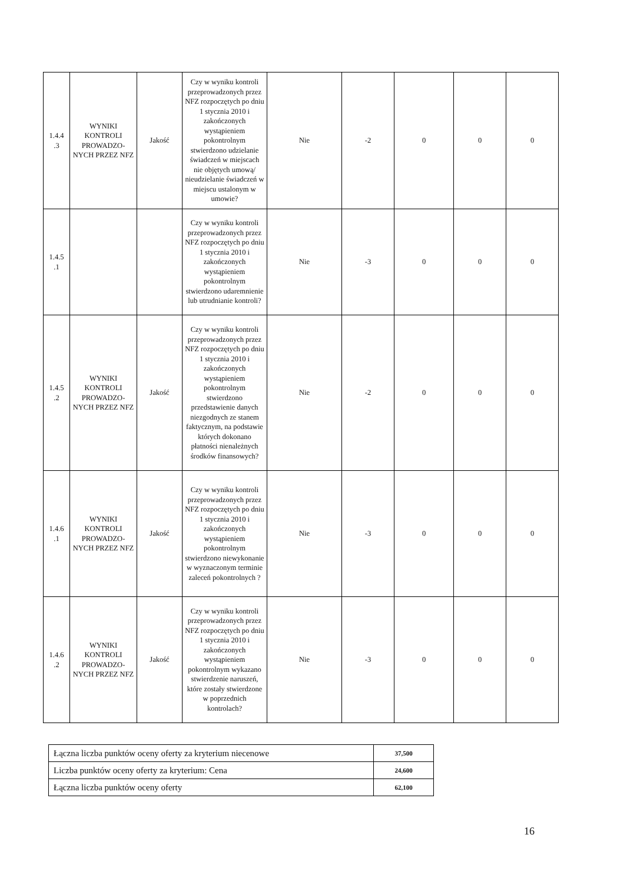| 1.4.4 .3 | WYNIKI KONTROLI PROWADZO-NYCH PRZEZ NFZ | Jakość | Czy w wyniku kontroli przeprowadzonych przez NFZ rozpoczętych po dniu 1 stycznia 2010 i zakończonych wystąpieniem pokontrolnym stwierdzono udzielanie świadczeń w miejscach nie objętych umową/ nieudzielanie świadczeń w miejscu ustalonym w umowie? | Nie | -2 | 0 | 0 | 0 |
| 1.4.5 .1 | | | Czy w wyniku kontroli przeprowadzonych przez NFZ rozpoczętych po dniu 1 stycznia 2010 i zakończonych wystąpieniem pokontrolnym stwierdzono udaremnienie lub utrudnianie kontroli? | Nie | -3 | 0 | 0 | 0 |
| 1.4.5 .2 | WYNIKI KONTROLI PROWADZO-NYCH PRZEZ NFZ | Jakość | Czy w wyniku kontroli przeprowadzonych przez NFZ rozpoczętych po dniu 1 stycznia 2010 i zakończonych wystąpieniem pokontrolnym stwierdzono przedstawienie danych niezgodnych ze stanem faktycznym, na podstawie których dokonano płatności nienależnych środków finansowych? | Nie | -2 | 0 | 0 | 0 |
| 1.4.6 .1 | WYNIKI KONTROLI PROWADZO-NYCH PRZEZ NFZ | Jakość | Czy w wyniku kontroli przeprowadzonych przez NFZ rozpoczętych po dniu 1 stycznia 2010 i zakończonych wystąpieniem pokontrolnym stwierdzono niewykonanie w wyznaczonym terminie zaleceń pokontrolnych ? | Nie | -3 | 0 | 0 | 0 |
| 1.4.6 .2 | WYNIKI KONTROLI PROWADZO-NYCH PRZEZ NFZ | Jakość | Czy w wyniku kontroli przeprowadzonych przez NFZ rozpoczętych po dniu 1 stycznia 2010 i zakończonych wystąpieniem pokontrolnym wykazano stwierdzenie naruszeń, które zostały stwierdzone w poprzednich kontrolach? | Nie | -3 | 0 | 0 | 0 |
| Łączna liczba punktów oceny oferty za kryterium niecenowe | 37,500 |
| Liczba punktów oceny oferty za kryterium: Cena | 24,600 |
| Łączna liczba punktów oceny oferty | 62,100 |
16